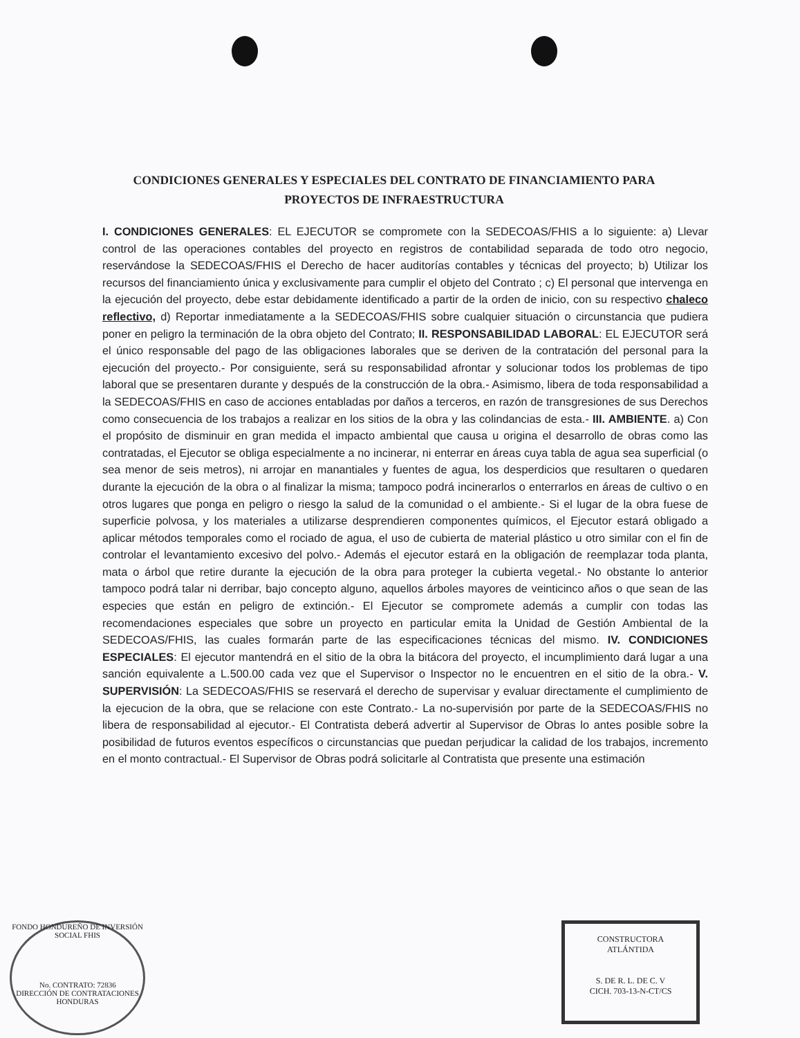CONDICIONES GENERALES Y ESPECIALES DEL CONTRATO DE FINANCIAMIENTO PARA
PROYECTOS DE INFRAESTRUCTURA
I. CONDICIONES GENERALES: EL EJECUTOR se compromete con la SEDECOAS/FHIS a lo siguiente: a) Llevar control de las operaciones contables del proyecto en registros de contabilidad separada de todo otro negocio, reservándose la SEDECOAS/FHIS el Derecho de hacer auditorías contables y técnicas del proyecto; b) Utilizar los recursos del financiamiento única y exclusivamente para cumplir el objeto del Contrato ; c) El personal que intervenga en la ejecución del proyecto, debe estar debidamente identificado a partir de la orden de inicio, con su respectivo chaleco reflectivo, d) Reportar inmediatamente a la SEDECOAS/FHIS sobre cualquier situación o circunstancia que pudiera poner en peligro la terminación de la obra objeto del Contrato; II. RESPONSABILIDAD LABORAL: EL EJECUTOR será el único responsable del pago de las obligaciones laborales que se deriven de la contratación del personal para la ejecución del proyecto.- Por consiguiente, será su responsabilidad afrontar y solucionar todos los problemas de tipo laboral que se presentaren durante y después de la construcción de la obra.- Asimismo, libera de toda responsabilidad a la SEDECOAS/FHIS en caso de acciones entabladas por daños a terceros, en razón de transgresiones de sus Derechos como consecuencia de los trabajos a realizar en los sitios de la obra y las colindancias de esta.- III. AMBIENTE. a) Con el propósito de disminuir en gran medida el impacto ambiental que causa u origina el desarrollo de obras como las contratadas, el Ejecutor se obliga especialmente a no incinerar, ni enterrar en áreas cuya tabla de agua sea superficial (o sea menor de seis metros), ni arrojar en manantiales y fuentes de agua, los desperdicios que resultaren o quedaren durante la ejecución de la obra o al finalizar la misma; tampoco podrá incinerarlos o enterrarlos en áreas de cultivo o en otros lugares que ponga en peligro o riesgo la salud de la comunidad o el ambiente.- Si el lugar de la obra fuese de superficie polvosa, y los materiales a utilizarse desprendieren componentes químicos, el Ejecutor estará obligado a aplicar métodos temporales como el rociado de agua, el uso de cubierta de material plástico u otro similar con el fin de controlar el levantamiento excesivo del polvo.- Además el ejecutor estará en la obligación de reemplazar toda planta, mata o árbol que retire durante la ejecución de la obra para proteger la cubierta vegetal.- No obstante lo anterior tampoco podrá talar ni derribar, bajo concepto alguno, aquellos árboles mayores de veinticinco años o que sean de las especies que están en peligro de extinción.- El Ejecutor se compromete además a cumplir con todas las recomendaciones especiales que sobre un proyecto en particular emita la Unidad de Gestión Ambiental de la SEDECOAS/FHIS, las cuales formarán parte de las especificaciones técnicas del mismo. IV. CONDICIONES ESPECIALES: El ejecutor mantendrá en el sitio de la obra la bitácora del proyecto, el incumplimiento dará lugar a una sanción equivalente a L.500.00 cada vez que el Supervisor o Inspector no le encuentren en el sitio de la obra.- V. SUPERVISIÓN: La SEDECOAS/FHIS se reservará el derecho de supervisar y evaluar directamente el cumplimiento de la ejecucion de la obra, que se relacione con este Contrato.- La no-supervisión por parte de la SEDECOAS/FHIS no libera de responsabilidad al ejecutor.- El Contratista deberá advertir al Supervisor de Obras lo antes posible sobre la posibilidad de futuros eventos específicos o circunstancias que puedan perjudicar la calidad de los trabajos, incremento en el monto contractual.- El Supervisor de Obras podrá solicitarle al Contratista que presente una estimación
FONDO HONDUREÑO DE INVERSIÓN SOCIAL FHIS
No. CONTRATO: 72836
DIRECCIÓN DE CONTRATACIONES
HONDURAS
CONSTRUCTORA
ATLÁNTIDA
S. DE R. L. DE C. V
CICH. 703-13-N-CT/CS